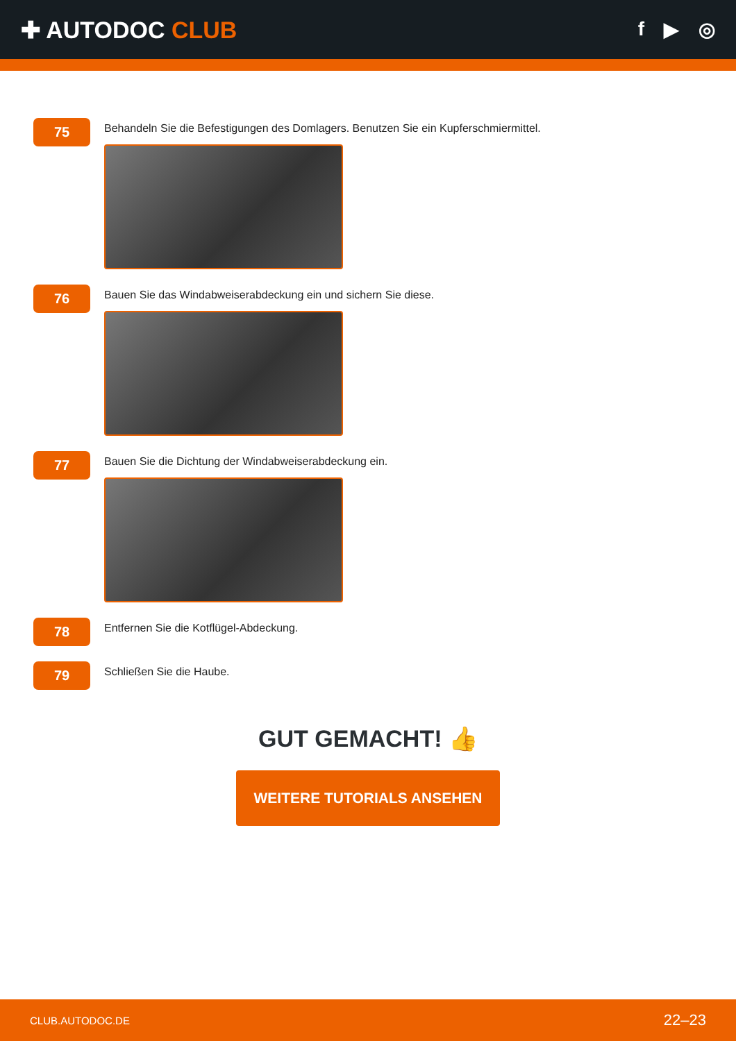✚ AUTODOC CLUB
f ▶ ◎
75
Behandeln Sie die Befestigungen des Domlagers. Benutzen Sie ein Kupferschmiermittel.
76
Bauen Sie das Windabweiserabdeckung ein und sichern Sie diese.
77
Bauen Sie die Dichtung der Windabweiserabdeckung ein.
78
Entfernen Sie die Kotflügel-Abdeckung.
79
Schließen Sie die Haube.
GUT GEMACHT! 👍
WEITERE TUTORIALS ANSEHEN
CLUB.AUTODOC.DE 22–23